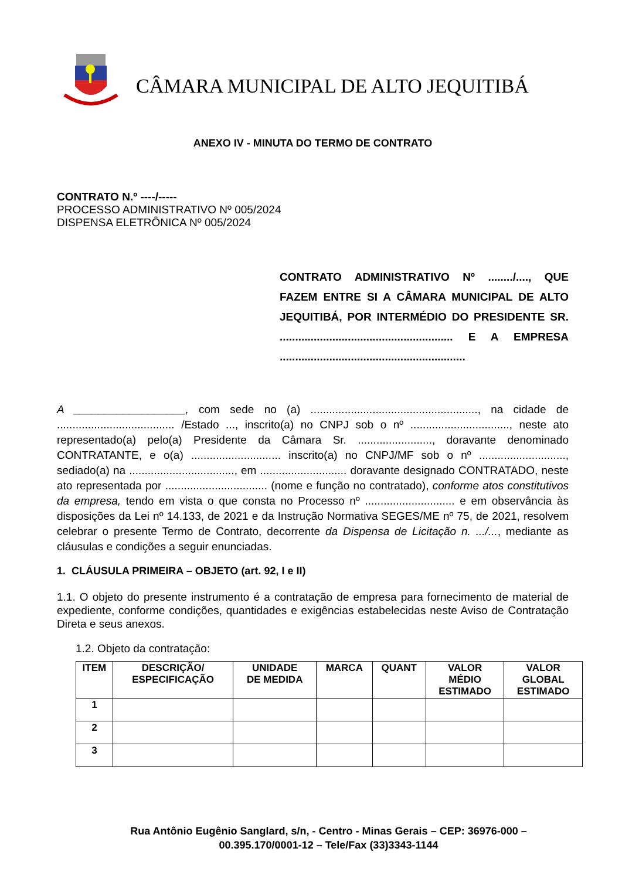CÂMARA MUNICIPAL DE ALTO JEQUITIBÁ
ANEXO IV - MINUTA DO TERMO DE CONTRATO
CONTRATO N.º ----/-----
PROCESSO ADMINISTRATIVO Nº 005/2024
DISPENSA ELETRÔNICA Nº 005/2024
CONTRATO ADMINISTRATIVO Nº ......../...., QUE FAZEM ENTRE SI A CÂMARA MUNICIPAL DE ALTO JEQUITIBÁ, POR INTERMÉDIO DO PRESIDENTE SR. ........................................................ E A EMPRESA ............................................................
A __________________, com sede no (a) ......................................................, na cidade de ...................................... /Estado ..., inscrito(a) no CNPJ sob o nº ................................, neste ato representado(a) pelo(a) Presidente da Câmara Sr. ........................, doravante denominado CONTRATANTE, e o(a) ............................. inscrito(a) no CNPJ/MF sob o nº ............................, sediado(a) na .................................., em ............................ doravante designado CONTRATADO, neste ato representada por ................................. (nome e função no contratado), conforme atos constitutivos da empresa, tendo em vista o que consta no Processo nº ............................. e em observância às disposições da Lei nº 14.133, de 2021 e da Instrução Normativa SEGES/ME nº 75, de 2021, resolvem celebrar o presente Termo de Contrato, decorrente da Dispensa de Licitação n. .../..., mediante as cláusulas e condições a seguir enunciadas.
1. CLÁUSULA PRIMEIRA – OBJETO (art. 92, I e II)
1.1. O objeto do presente instrumento é a contratação de empresa para fornecimento de material de expediente, conforme condições, quantidades e exigências estabelecidas neste Aviso de Contratação Direta e seus anexos.
1.2. Objeto da contratação:
| ITEM | DESCRIÇÃO/ ESPECIFICAÇÃO | UNIDADE DE MEDIDA | MARCA | QUANT | VALOR MÉDIO ESTIMADO | VALOR GLOBAL ESTIMADO |
| --- | --- | --- | --- | --- | --- | --- |
| 1 | | | | | | |
| 2 | | | | | | |
| 3 | | | | | | |
Rua Antônio Eugênio Sanglard, s/n, - Centro - Minas Gerais – CEP: 36976-000 –
00.395.170/0001-12 – Tele/Fax (33)3343-1144